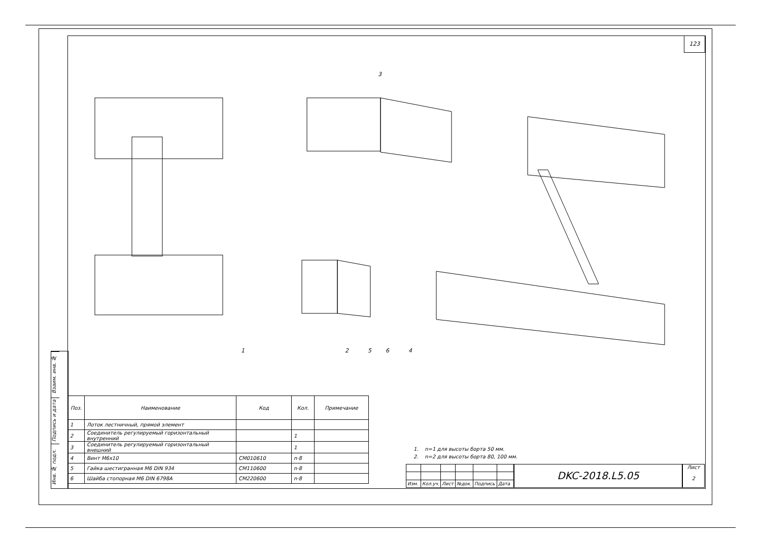123
Взаим. инв. №
Подпись и дата
Инв. № подл.
3
1
2
5
6
4
| Поз. | Наименование | Код | Кол. | Примечание |
| --- | --- | --- | --- | --- |
| 1 | Лоток лестничный, прямой элемент | | | |
| 2 | Соединитель регулируемый горизонтальный внутренний | | 1 | |
| 3 | Соединитель регулируемый горизонтальный внешний | | 1 | |
| 4 | Винт М6х10 | CM010610 | n·8 | |
| 5 | Гайка шестигранная М6 DIN 934 | CM110600 | n·8 | |
| 6 | Шайба стопорная М6 DIN 6798A | CM220600 | n·8 | |
1. n=1 для высоты борта 50 мм.
2. n=2 для высоты борта 80, 100 мм.
| Изм. | Кол.уч. | Лист | №док. | Подпись | Дата |
DKC-2018.L5.05
Лист
2